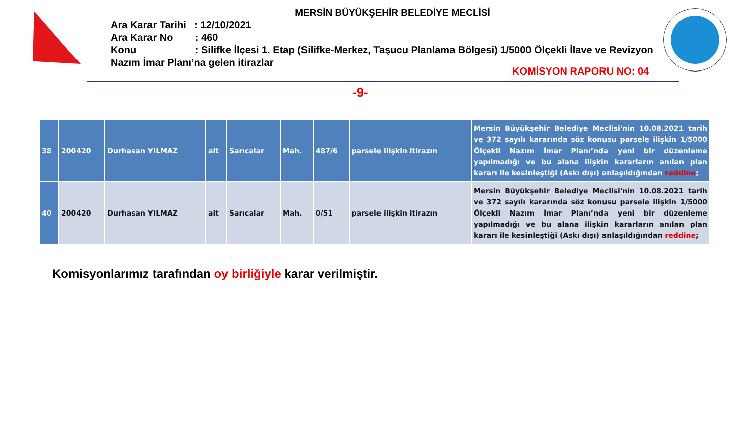MERSİN BÜYÜKŞEHİR BELEDİYE MECLİSİ
Ara Karar Tarihi : 12/10/2021
Ara Karar No : 460
Konu : Silifke İlçesi 1. Etap (Silifke-Merkez, Taşucu Planlama Bölgesi) 1/5000 Ölçekli İlave ve Revizyon Nazım İmar Planı’na gelen itirazlar
KOMİSYON RAPORU NO: 04
-9-
| 38 | 200420 | Durhasan YILMAZ | ait | Sarıcalar | Mah. | 487/6 | parsele ilişkin itirazın | Mersin Büyükşehir Belediye Meclisi'nin 10.08.2021 tarih ve 372 sayılı kararında söz konusu parsele ilişkin 1/5000 Ölçekli Nazım İmar Planı’nda yeni bir düzenleme yapılmadığı ve bu alana ilişkin kararların anılan plan kararı ile kesinleştiği (Askı dışı) anlaşıldığından reddine ; |
| 40 | 200420 | Durhasan YILMAZ | ait | Sarıcalar | Mah. | 0/51 | parsele ilişkin itirazın | Mersin Büyükşehir Belediye Meclisi'nin 10.08.2021 tarih ve 372 sayılı kararında söz konusu parsele ilişkin 1/5000 Ölçekli Nazım İmar Planı’nda yeni bir düzenleme yapılmadığı ve bu alana ilişkin kararların anılan plan kararı ile kesinleştiği (Askı dışı) anlaşıldığından reddine ; |
Komisyonlarımız tarafından oy birliğiyle karar verilmiştir.